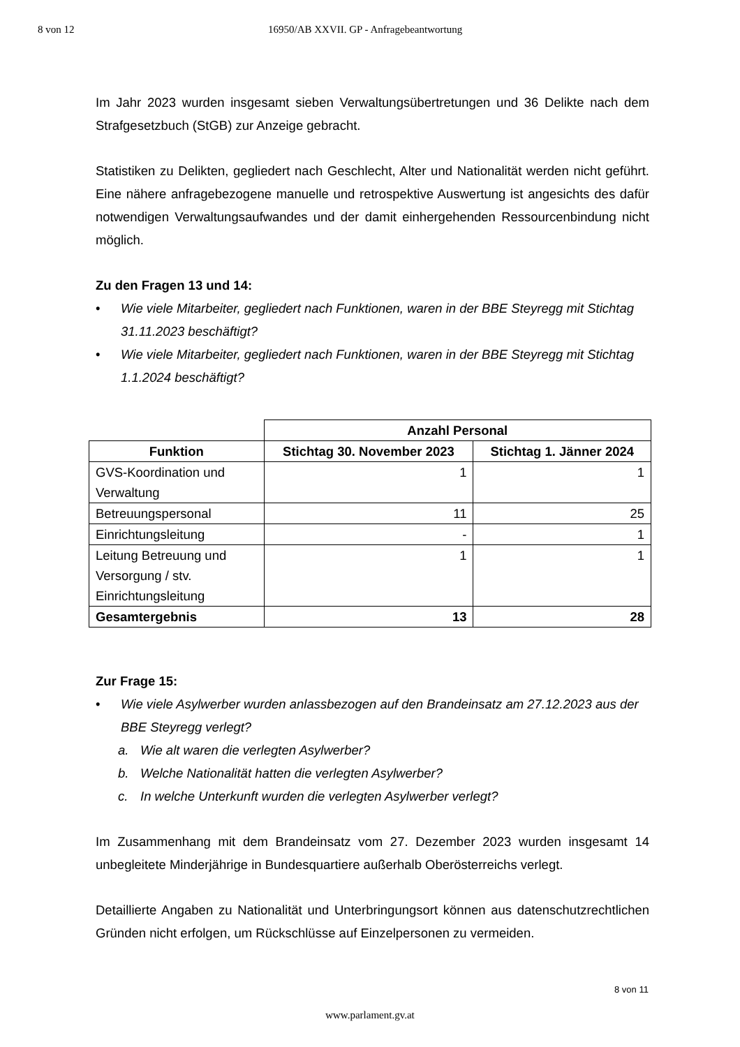8 von 12 16950/AB XXVII. GP - Anfragebeantwortung
Im Jahr 2023 wurden insgesamt sieben Verwaltungsübertretungen und 36 Delikte nach dem Strafgesetzbuch (StGB) zur Anzeige gebracht.
Statistiken zu Delikten, gegliedert nach Geschlecht, Alter und Nationalität werden nicht geführt. Eine nähere anfragebezogene manuelle und retrospektive Auswertung ist angesichts des dafür notwendigen Verwaltungsaufwandes und der damit einhergehenden Ressourcenbindung nicht möglich.
Zu den Fragen 13 und 14:
• Wie viele Mitarbeiter, gegliedert nach Funktionen, waren in der BBE Steyregg mit Stichtag 31.11.2023 beschäftigt?
• Wie viele Mitarbeiter, gegliedert nach Funktionen, waren in der BBE Steyregg mit Stichtag 1.1.2024 beschäftigt?
| | Anzahl Personal | |
| --- | --- | --- |
| Funktion | Stichtag 30. November 2023 | Stichtag 1. Jänner 2024 |
| GVS-Koordination und Verwaltung | 1 | 1 |
| Betreuungspersonal | 11 | 25 |
| Einrichtungsleitung | - | 1 |
| Leitung Betreuung und Versorgung / stv. Einrichtungsleitung | 1 | 1 |
| Gesamtergebnis | 13 | 28 |
Zur Frage 15:
• Wie viele Asylwerber wurden anlassbezogen auf den Brandeinsatz am 27.12.2023 aus der BBE Steyregg verlegt?
a. Wie alt waren die verlegten Asylwerber?
b. Welche Nationalität hatten die verlegten Asylwerber?
c. In welche Unterkunft wurden die verlegten Asylwerber verlegt?
Im Zusammenhang mit dem Brandeinsatz vom 27. Dezember 2023 wurden insgesamt 14 unbegleitete Minderjährige in Bundesquartiere außerhalb Oberösterreichs verlegt.
Detaillierte Angaben zu Nationalität und Unterbringungsort können aus datenschutzrechtlichen Gründen nicht erfolgen, um Rückschlüsse auf Einzelpersonen zu vermeiden.
8 von 11
www.parlament.gv.at